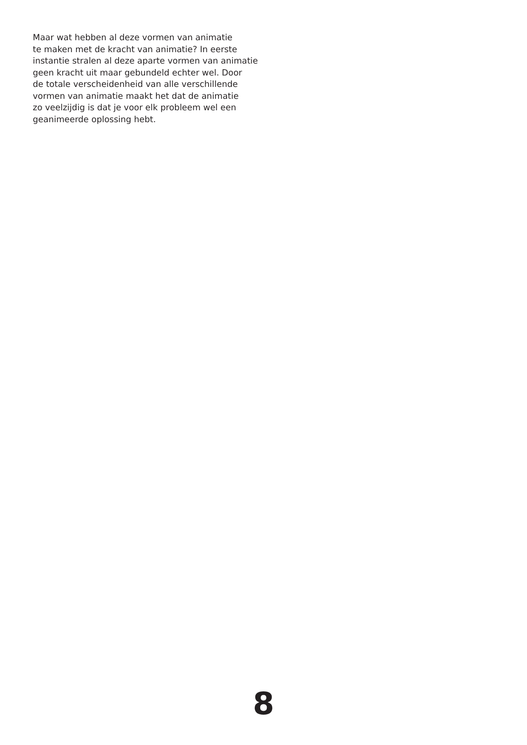Maar wat hebben al deze vormen van animatie
te maken met de kracht van animatie? In eerste
instantie stralen al deze aparte vormen van animatie
geen kracht uit maar gebundeld echter wel. Door
de totale verscheidenheid van alle verschillende
vormen van animatie maakt het dat de animatie
zo veelzijdig is dat je voor elk probleem wel een
geanimeerde oplossing hebt.
8